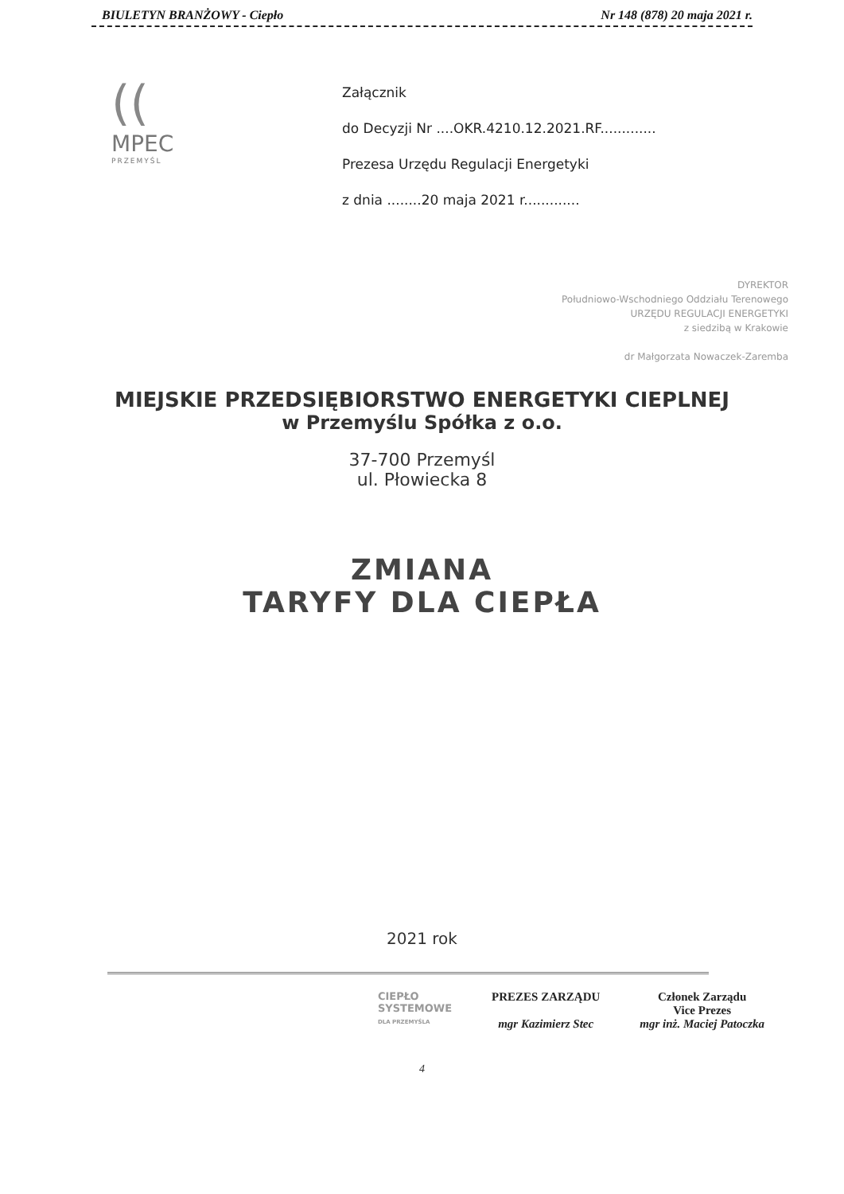BIULETYN BRANŻOWY - Ciepło Nr 148 (878) 20 maja 2021 r.
((
MPEC
PRZEMYŚL
Załącznik
do Decyzji Nr ....OKR.4210.12.2021.RF.............
Prezesa Urzędu Regulacji Energetyki
z dnia ........20 maja 2021 r.............
DYREKTOR
Południowo-Wschodniego Oddziału Terenowego
URZĘDU REGULACJI ENERGETYKI
z siedzibą w Krakowie
dr Małgorzata Nowaczek-Zaremba
MIEJSKIE PRZEDSIĘBIORSTWO ENERGETYKI CIEPLNEJ
w Przemyślu Spółka z o.o.
37-700 Przemyśl
ul. Płowiecka 8
ZMIANA
TARYFY DLA CIEPŁA
2021 rok
CIEPŁO
SYSTEMOWE
DLA PRZEMYŚLA
PREZES ZARZĄDU
mgr Kazimierz Stec
Członek Zarządu
Vice Prezes
mgr inż. Maciej Patoczka
4